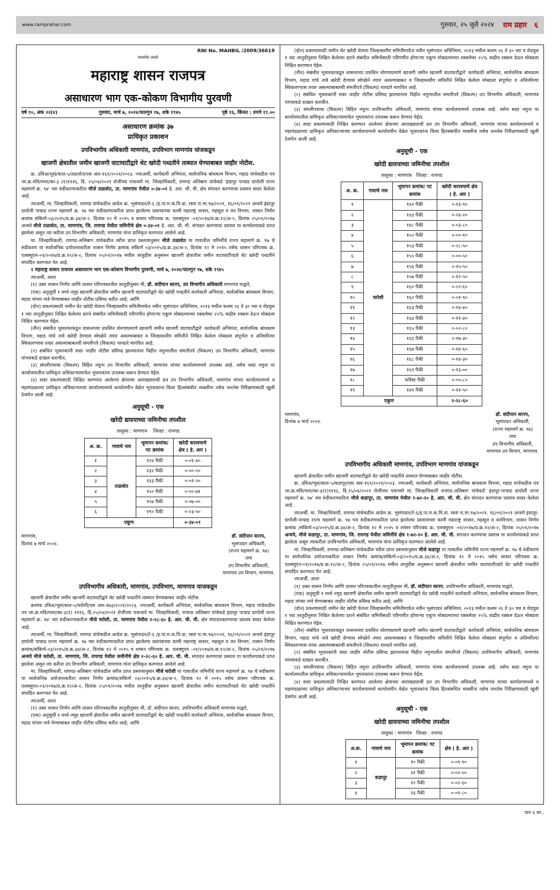www.ramprahar.com गुरुवार, २५ जुलै २०२४ राम प्रहार ६
RNI No. MAHBIL /2009/36619
सत्यमेव जयते
महाराष्ट्र शासन राजपत्र
असाधारण भाग एक-कोकण विभागीय पुरवणी
वर्ष १०, अंक २२(४) गुरुवार, मार्च ७, २०२४/फाल्गुन १७, शके १९४५ पृष्ठे १६, किंमत : रुपये ११.००
असाधारण क्रमांक ३७
प्राधिकृत प्रकाशन
उपविभागीय अधिकारी माणगांव, उपविभाग माणगांव यांजकडून
खाजगी क्षेत्रातील जमीन खाजगी वाटाघाटीद्वारे थेट खरेदी पध्दतीने ताब्यात घेण्याबाबत जाहीर नोटीस.
क्र. उविअ/भूसं/कात-५/तळाशेत/एस आर-१६१/२०२१/२०२३. ज्याअर्थी, कार्यकारी अभियंता, सार्वजनिक बांधकाम विभाग, महाड यांचेकडील पत्र जा.क्र.मवि/मशा/का-३ (१)१११६, दि. २५/०४/२०२१ रोजीच्या पत्रान्वये मा. जिल्हाधिकारी, रायगड अलिबाग यांचेकडे 'इंदापूर पाचाड दापोली राज्य महामार्ग क्र. ९७' च्या रुंदीकरणाकरीता मौजे तळाशेत, ता. माणगांव येथील ०-३४-०१ हे. आर. चौ. मी. क्षेत्र संपादन करण्याचा प्रस्ताव सादर केलेला आहे.
त्याअर्थी, मा. जिल्हाधिकारी, रायगड यांचेकडील आदेश क्र. भुसंपादन/टे-६ /इ.पा.म.क.वि.दा. रस्ता रा.मा.९७/२०२१, १६/०९/२०२१ अन्वये इंदापूर दापोली पाचाड राज्य महामार्ग क्र. ९७ च्या रुंदीकरणाकरीता प्राप्त झालेल्या प्रस्तावाच्या कामी महाराष्ट्र शासन, महसूल व वन विभाग, शासन निर्णय क्रमांक संकिर्ण-०३/२०१५/प्र.क्र.३४/अ-२. दिनांक १२ मे २०१५ व शासन परिपत्रक क. एलक्युएन -०१/२०१७/प्र.क्र.१२/अ-२, दिनांक २५/०१/२०१७ अन्वये मौजे तळाशेत, ता. माणगांव, जि. रायगड येथील जमिनीचे क्षेत्र ०-३४-०१ हे. आर. चौ. मी. संपादन करण्याचा प्रस्ताव या कार्यालयाकडे प्राप्त झालेला असून त्या करीता उप विभागीय अधिकारी, माणगांव यांना प्राधिकृत करण्यात आलेले आहे.
मा. जिल्हाधिकारी, रायगड-अलिबाग यांचेकडील वरील प्राप्त प्रस्तावानुसार मौजे तळाशेत या गावातील जमिनींचे राज्य महामार्ग क्र. ९७ चे रुंदीकरण या सार्वजनिक प्रयोजनाकरीता शासन निर्णय क्रमांक संकिर्ण ०३/२०१५/प्र.क्र.३४/अ-२, दिनांक १२ मे २०१५ तसेच शासन परिपत्रक क्र. एलक्युएन-०१/२०१७/प्र.क्र.१२/अ-२, दिनांक २५/०१/२०१७ मधील तरतुदीस अनुसरुन खाजगी क्षेत्रातील जमीन वाटाघाटीव्दारे थेट खरेदी पध्दतीने संपादित करण्यात येत आहे.
२ महाराष्ट्र शासन राजपत्र असाधारण भाग एक-कोकण विभागीय पुरवणी, मार्च ७, २०२४/फाल्गुन १७, शके १९४५
त्याअर्थी, आता
(१) उक्त शासन निर्णय आणि शासन परिपत्रकातील तरतुदीनुसार मी, डॉ. संदीपान सानप, उप विभागीय अधिकारी माणगांव याद्वारे,
(एक) अनुसूची १ मध्ये नमूद खाजगी क्षेत्रातील जमीन खाजगी वाटाघाटीद्वारे थेट खरेदी पध्दतीने कार्यकारी अभियंता, सार्वजनिक बांधकाम विभाग, महाड यांच्या नावे घेण्याबाबत जाहीर नोटीस प्रसिध्द करीत आहे; आणि
(दोन) प्रकल्पासाठी जमीन थेट खरेदी घेताना जिल्हास्तरीय समितीमार्फत नवीन भूसंपादन अधिनियम, २०१३ मधील कलम २६ ते ३० च्या व शेडयुल १ च्या तरतुदीनुसार निश्चित केलेल्या दराने संबंधीत जमिनीसाठी परिगणीत होणाऱ्या एकूण मोबदल्याच्या रक्कमेवर २५% वाढीव रक्कम देऊन मोबदला निश्चित करण्यात येईल.
(तीन) संबंधीत भूधारकाकडून शासनाच्या प्रचलित धोरणाप्रमाणे खाजगी जमीन खाजगी वाटाघाटीद्वारे' कार्यकारी अभियंता, सार्वजनिक बांधकाम विभाग, महाड यांचे नावे खरेदी देण्यास स्वेच्छेने तयार असल्याबाबत व जिल्हास्तरीय समितीने निश्चित केलेला मोबदला संपूर्णतः व अंतिमरित्या स्विकारण्यास तयार असल्याबाबतची संमतीपत्रे (विकल्प) याव्दारे मागवित आहे.
(२) संबंधित भूधारकांनी सदर जाहीर नोटीस प्रसिध्द झाल्यानंतर विहीत नमुन्यातील संमतीपत्रे (विकल्प) उप विभागीय अधिकारी, माणगांव यांच्याकडे दाखल करावीत,
(३) संमतीपत्राचा (विकल्प) विहित नमुना उप विभागीय अधिकारी, माणगांव यांच्या कार्यालयामध्ये उपलब्ध आहे. तसेच सदर नमुना या कार्यालयातील प्राधिकृत अधिकाऱ्यामार्फत भुधारकांना उपलब्ध करून देण्यात येईल.
(४) सदर प्रकल्पासाठी निश्चित करण्यात आलेल्या क्षेत्राच्या आराखड्याची प्रत उप विभागीय अधिकारी, माणगांव यांच्या कार्यालयामध्ये व महामंडळाच्या प्राधिकृत अधिकाऱ्याच्या कार्यालयामध्ये कार्यालयीन वेळेत भूधारकांना किंवा हितसंबंधीत व्यक्तींना तसेच जनतेस निरिक्षणासाठी खुली ठेवणेत आली आहे.
अनुसूची - एक
खरेदी द्यावयाच्या जमिनीचा तपशील
तालुका : माणगांव जिल्हा : रायगड
| अ. क्र. | गावाचे नाव | भूमापन क्रमांक/ गट क्रमांक | खरेदी करावयाचे क्षेत्र ( हे. आर ) |
| --- | --- | --- | --- |
| १ | तळाशेत | १२४ पैकी | ०-०१-४० |
| २ | | १३२ पैकी | ०-००-२० |
| ३ | | १३३ पैकी | ०-०१-२० |
| ४ | | १५० पैकी | ०-००-७१ |
| ५ | | १५४ पैकी | ०-०७-०० |
| ६ | | १९० पैकी | ०-२३-५० |
| एकूण | | | ०-३४-०१ |
माणगांव,
दिनांक ७ मार्च २०२४.
डॉ. संदीपान सानप,
भूसंपादन अधिकारी,
(राज्य महामार्ग क्र. ९७)
तथा
उप विभागीय अधिकारी,
माणगाव उप विभाग, माणगाव.
उपविभागीय अधिकारी, माणगांव, उपविभाग, माणगाव याजकडून
खाजगी क्षेत्रातील जमीन खाजगी वाटाघाटीद्वारे थेट खरेदी पध्दतीने ताब्यात घेण्याबाबत जाहीर नोटीस.
क्रमांक उविअ/भूसं/कात-५/घरोशी/एस आर-१७३/२०२१/२०२३. ज्याअर्थी, कार्यकारी अभियंता, सार्वजनिक बांधकाम विभाग, महाड यांचेकडील पत्र जा.क्र.मवि/मशा/का-३(१) १११६, दि.२५/०४/२०२१ रोजीच्या पत्रान्वये मा. जिल्हाधिकारी, रायगड अलिबाग यांचेकडे इंदापूर पाचाड दापोली राज्य महामार्ग क्र. ९७' च्या रुंदीकरणाकरीता मौजे घरोशी, ता. माणगांव येथील २-२८-६० हे. आर. चौ. मी. क्षेत्र संपादनकरण्याचा प्रस्ताव सादर केलेला आहे.
त्याअर्थी, मा. जिल्हाधिकारी, रायगड यांचेकडील आदेश क्र. भुसंपादन/टे-६ /इ.पा.म.क.वि.दा. रस्ता रा.मा.९७/२०२१, १६/०९/२०२१ अन्वये इंदापूर दापोली पाचाड राज्य महामार्ग क्र. ९७ च्या रुंदीकरणाकरीता प्राप्त झालेल्या प्रस्तावाच्या कामी महाराष्ट्र शासन, महसूल व वन विभाग, शासन निर्णय क्रमांक/संकिर्ण-०३/२०१५/प्र.क्र.३४/अ-२, दिनांक १२ मे २०१५ व शासन परिपत्रक क्र. एलक्युएन -०१/२०१७/प्र.क्र.१२/अ-२, दिनांक २५/०१/२०१७ अन्वये मौजे घरोशी, ता. माणगांव, जि. रायगड येथील जमीनीचे क्षेत्र २-२८-६० हे. आर. चौ. मी. संपादन करण्याचा प्रस्ताव या कार्यालयाकडे प्राप्त झालेला असून त्या करीता उप विभागीय अधिकारी, माणगांव यांना प्राधिकृत करण्यात आलेले आहे.
मा. जिल्हाधिकारी, रायगड-अलिबाग यांचेकडील वरील प्राप्त प्रस्तावानुसार मौजे घरोशी या गावातील जमिनींचे राज्य महामार्ग क्र. ९७ चे रुंदीकरण या सार्वजनिक प्रयोजनाकरीता शासन निर्णय क्रमांक/संकिर्ण ०३/२०१५/प्र.क्र.३४/अ-२, दिनांक १२ मे २०१५ तसेच शासन परिपत्रक क्र. एलक्युएन-०१/२०१७/प्र.क्र.१२/अ-२, दिनांक २५/०१/२०१७ मधील तरतुदीस अनुसरुन खाजगी क्षेत्रातील जमीन वाटाघाटीव्दारे थेट खरेदी पध्दतीने संपादित करण्यात येत आहे.
त्याअर्थी, आता
(१) उक्त शासन निर्णय आणि शासन परिपत्रकातील तरतुदीनुसार मी, डॉ. संदीपान सानप, उपविभागीय अधिकारी माणगांव याद्वारे,
(एक) अनुसूची १ मध्ये नमूद खाजगी क्षेत्रातील जमीन खाजगी वाटाघाटीद्वारे थेट खरेदी पध्दतीने कार्यकारी अभियंता, सार्वजनिक बांधकाम विभाग, महाड यांच्या नावे घेण्याबाबत जाहीर नोटीस प्रसिध्द करीत आहे; आणि
(दोन) प्रकल्पासाठी जमीन थेट खरेदी घेताना जिल्हास्तरीय समितीमार्फत नवीन भूसंपादन अधिनियम, २०१३ मधील कलम २६ ते ३० च्या व शेडयुल १ च्या तरतुदीनुसार निश्चित केलेल्या दराने संबंधीत जमिनीसाठी परिगणीत होणाऱ्या एकूण मोबदल्याच्या रक्कमेवर २५% वाढीव रक्कम देऊन मोबदला निश्चित करण्यात येईल.
(तीन) संबंधीत भूधारकाकडून शासनाच्या प्रचलित धोरणाप्रमाणे खाजगी जमीन खाजगी वाटाघाटीद्वारे' कार्यकारी अभियंता, सार्वजनिक बांधकाम विभाग, महाड यांचे नावे खरेदी देण्यास स्वेच्छेने तयार असल्याबाबत व जिल्हास्तरीय समितीने निश्चित केलेला मोबदला संपूर्णतः व अंतिमरित्या स्विकारण्यास तयार असल्याबाबतची संमतीपत्रे (विकल्प) याव्दारे मागवित आहे.
(२) संबंधित भूधारकांनी सदर जाहीर नोटीस प्रसिध्द झाल्यानंतर विहीत नमुन्यातील संमतीपत्रे (विकल्प) उप विभागीय अधिकारी, माणगांव यांच्याकडे दाखल करावीत.
(३) संमतीपत्राचा (विकल्प) विहित नमुना उपविभागीय अधिकारी, माणगांव यांच्या कार्यालयामध्ये उपलब्ध आहे. तसेच सदर नमुना या कार्यालयातील प्राधिकृत अधिकाऱ्यामार्फत भुधारकांना उपलब्ध करून देण्यात येईल.
(४) सदर प्रकल्पासाठी निश्चित करण्यात आलेल्या क्षेत्राच्या आराखड्याची प्रत उप विभागीय अधिकारी, माणगांव यांच्या कार्यालयामध्ये व महामंडळाच्या प्राधिकृत अधिकाऱ्याच्या कार्यालयामध्ये कार्यालयीन वेळेत भूधारकांना किंवा हितसंबंधीत व्यक्तींना तसेच जनतेस निरिक्षणासाठी खुली ठेवणेत आली आहे.
अनुसूची - एक
खरेदी द्यावयाच्या जमिनीचा तपशील
तालुका : माणगांव जिल्हा : रायगड
| अ. क्र. | गावाचे नाव | भूमापन क्रमांक/ गट क्रमांक | खरेदी करावयाचे क्षेत्र ( हे. आर ) |
| --- | --- | --- | --- |
| १ | घरोशी | १४२ पैकी | ०-१३-९० |
| २ | | १४३ पैकी | ०-२४-२० |
| ३ | | १४८ पैकी | ०-०३-८० |
| ४ | | १५२ पैकी | ०-००-१० |
| ५ | | १५३ पैकी | ०-२८-५० |
| ६ | | १५५ पैकी | ०-००-५० |
| ७ | | १५६ पैकी | ०-१५-५० |
| ८ | | १५७ पैकी | ०-१२-५० |
| ९ | | १६० पैकी | ०-२२-६० |
| १० | | १६२ पैकी | ०-०१-९० |
| ११ | | १६३ पैकी | ०-१४-४० |
| १२ | | १६४ पैकी | ०-११-४० |
| १३ | | १६५ पैकी | ०-०२-८० |
| १४ | | १६६ पैकी | ०-१७-३० |
| १५ | | १६७ पैकी | ०-१४-६० |
| १६ | | १६८ पैकी | ०-१४-३० |
| १७ | | १६९ पैकी | ०-१३-०० |
| १८ | | फॉरेस्ट पैकी | ०-०५-८० |
| १९ | | १४१ पैकी | ०-११-५० |
| एकूण | | | २-२८-६० |
माणगांव,
दिनांक ७ मार्च २०२४.
डॉ. संदीपान सानप,
भूसंपादन अधिकारी,
(राज्य महामार्ग क्र. ९७)
तथा
उप विभागीय अधिकारी,
माणगाव उप विभाग, माणगाव.
उपविभागीय अधिकारी माणगांव, उपविभाग माणगांव यांजकडून
खाजगी क्षेत्रातील जमीन खाजगी वाटाघाटीद्वारे थेट खरेदी पध्दतीने ताब्यात घेण्याबाबत जाहीर नोटीस.
क्र. उविअ/भूसं/कात-५/कडापूर/एस आर-१६९/२०२१/२०२३. ज्याअथी, कार्यकारी अभियंता, सार्वजनिक बांधकाम विभाग, महाड यांचेकडील पत्र जा.क्र.मवि/मशा/का-३(१)१११६, दि.२५/०४/२०२१ रोजीच्या पत्रान्वये मा. जिल्हाधिकारी रायगड-अलिबाग यांचेकडे' इंदापूर-पाचाड दापोली राज्य महामार्ग क्र. ९७' च्या रुंदीकरणकरिता मौजे कडापूर, ता. माणगांव येथील १-७२-२० हे. आर. चौ. मी. क्षेत्र संपादन करण्याचा प्रस्ताव सादर केलेला आहे.
त्याअर्थी, मा. जिल्हाधिकारी, रायगड यांचेकडील आदेश क्र. भुसंपादन/टे-६/इ.पा.म.क.वि.दा. रस्ता रा.मा.९७/२०२१. १६/०९/२०२१ अन्वये इंदापूर-दापोली-पाचाड राज्य महामार्ग क्र. ९७ च्या रुंदीकरणाकरिता प्राप्त झालेल्या प्रस्तावाच्या कामी महाराष्ट्र शासन, महसूल व वनविभाग, शासन निर्णय क्रमांक /संकिर्ण-०३/२०१५/प्र.क्र.३४/अ-२, दिनांक १२ मे २०१५ व शासन परिपत्रक क्र. एलक्युएन -०१/२०१७/प्र.क्र.१२/अ-२, दिनांक २५/०१/२०१७ अन्वये, मौजे कडापूर, ता. माणगांव, जि. रायगड येथील जमिनींचे क्षेत्र १-७२-२० हे. आर. चौ. मी. संपादन करण्याचा प्रस्ताव या कार्यालयाकडे प्राप्त झालेला असून त्याकरीता उपविभागीय अधिकारी, माणगांव यांना प्राधिकृत करण्यात आलेले आहे.
मा. जिल्हाधिकारी, रायगड-अलिबाग यांचेकडील वरील प्राप्त प्रस्तावानुसार मौजे कडापूर या गावातील जमिनींचे राज्य महामार्ग क्र. ९७ चे रुंदीकरण या सार्वजनिक प्रयोजनाकरिता शासन निर्णय क्रमांक/संकिर्ण-०३/२०१५/प्र.क्र.३४/अ-२, दिनांक १२ मे २०१५ तसेच शासन परिपत्रक क्र. एलक्युएन-०१/२०१७/प्र.क्र.१२/अ-२, दिनांक २५/०१/२०१७ मधील तरतुदीस अनुसरून खाजगी क्षेत्रातील जमीन वाटाघाटीव्दारे थेट खरेदी पध्दतीने संपादित करण्यात येत आहे.
त्याअर्थी, आता
(१) उक्त शासन निर्णय आणि शासन परिपत्रकातील तरतुदीनुसार मी, डॉ. संदीपान सानप, उपविभागीय अधिकारी, माणगांव याद्वारे,
(एक) अनुसूची १ मध्ये नमूद खाजगी क्षेत्रातील जमीन खाजगी वाटाघाटीद्वारे थेट खरेदी पध्दतीने कार्यकारी अभियंता, सार्वजनिक बांधकाम विभाग, महाड यांच्या नावे घेण्याबाबत जाहीर नोटीस प्रसिध्द करीत आहे; आणि
(दोन) प्रकल्पासाठी जमीन थेट खरेदी घेताना जिल्हास्तरीय समितीमार्फत नवीन भूसंपादन अधिनियम, २०१३ मधील कलम २६ ते ३० च्या व शेडयुल १ च्या तरतुदीनुसार निश्चित केलेल्या दराने संबंधित जमिनीसाठी परिगणीत होणाऱ्या एकूण मोबदल्याच्या रक्कमेवर २५% वाढीव रक्कम देऊन मोबदला निश्चित करण्यात येईल.
(तीन) संबंधित भूधारकाकडून शासनाच्या प्रचलित धोरणाप्रमाणे खाजगी जमीन खाजगी वाटाघाटीद्वारे' कार्यकारी अभियंता, सार्वजनिक बांधकाम विभाग, महाड यांचे नावे खरेदी देण्यास स्वेच्छेने तयार असल्याबाबत व जिल्हास्तरीय समितीने निश्चित केलेला मोबदला संपूर्णतः व अंतिमरित्या स्विकारण्यास तयार असल्याबाबतची संमतीपत्रे (विकल्प) याव्दारे मागवित आहे.
(२) संबंधित भूधारकांनी सदर जाहीर नोटीस प्रसिध्द झाल्यानंतर विहीत नमुन्यातील संमतीपत्रे (विकल्प) उपविभागीय अधिकारी, माणगांव यांच्याकडे दाखल करावीत.
(३) संमतीपत्राचा (विकल्प) विहित नमुना उपविभागीय अधिकारी, माणगांव यांच्या कार्यालयामध्ये उपलब्ध आहे. तसेच सदर नमुना या कार्यालयातील प्राधिकृत अधिकाऱ्यामार्फत भुधारकांना उपलब्ध करून देण्यात येईल.
(४) सदर प्रकल्पासाठी निश्चित करण्यात आलेल्या क्षेत्राच्या आराखड्याची प्रत उप विभागीय अधिकारी, माणगांव यांच्या कार्यालयामध्ये व महामंडळाच्या प्राधिकृत अधिकाऱ्याच्या कार्यालयामध्ये कार्यालयीन वेळेत भूधारकांना किंवा हितसंबंधित व्यक्तींना तसेच जनतेस निरिक्षणासाठी खुली ठेवणेत आली आहे.
अनुसूची - एक
खरेदी द्यावयाच्या जमिनीचा तपशील
तालुका : माणगांव जिल्हा : रायगड
| अ.क्र. | गावाचे नाव | भूमापन क्रमांक/ गट क्रमांक | क्षेत्र ( हे. आर ) |
| --- | --- | --- | --- |
| १ | कडापूर | १० पैकी | ०-०९-९० |
| २ | | ११ पैकी | ०-०२-५० |
| ३ | | १२ पैकी | ०-०२-६० |
| ४ | | १३ पैकी | ०-०९-८० |
पान ६ वर..